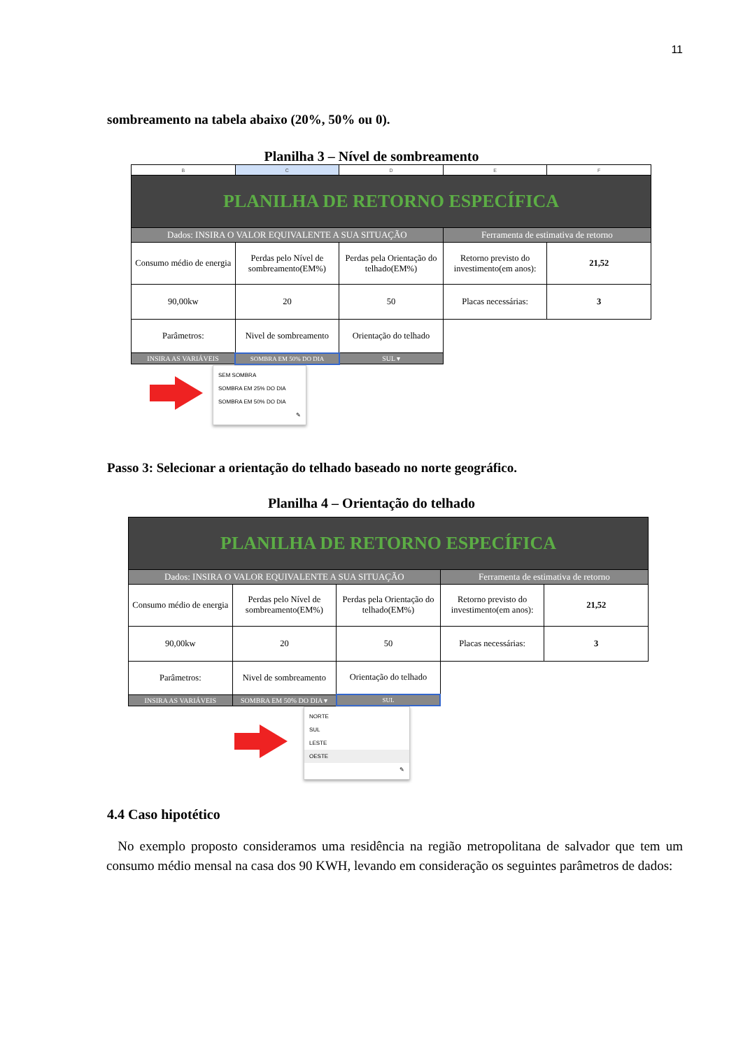11
sombreamento na tabela abaixo (20%, 50% ou 0).
Planilha 3 – Nível de sombreamento
| B | C | D | E | F |
| PLANILHA DE RETORNO ESPECÍFICA | | | | |
| Dados: INSIRA O VALOR EQUIVALENTE A SUA SITUAÇÃO | | | Ferramenta de estimativa de retorno | |
| Consumo médio de energia | Perdas pelo Nível de sombreamento(EM%) | Perdas pela Orientação do telhado(EM%) | Retorno previsto do investimento(em anos): | 21,52 |
| 90,00kw | 20 | 50 | Placas necessárias: | 3 |
| Parâmetros: | Nivel de sombreamento | Orientação do telhado | | |
| INSIRA AS VARIÁVEIS | SOMBRA EM 50% DO DIA | SUL ▾ | | |
SEM SOMBRA
SOMBRA EM 25% DO DIA
SOMBRA EM 50% DO DIA
✎
Passo 3: Selecionar a orientação do telhado baseado no norte geográfico.
Planilha 4 – Orientação do telhado
| PLANILHA DE RETORNO ESPECÍFICA | | | | |
| Dados: INSIRA O VALOR EQUIVALENTE A SUA SITUAÇÃO | | | Ferramenta de estimativa de retorno | |
| Consumo médio de energia | Perdas pelo Nível de sombreamento(EM%) | Perdas pela Orientação do telhado(EM%) | Retorno previsto do investimento(em anos): | 21,52 |
| 90,00kw | 20 | 50 | Placas necessárias: | 3 |
| Parâmetros: | Nivel de sombreamento | Orientação do telhado | | |
| INSIRA AS VARIÁVEIS | SOMBRA EM 50% DO DIA ▾ | SUL | | |
NORTE
SUL
LESTE
OESTE
✎
4.4 Caso hipotético
No exemplo proposto consideramos uma residência na região metropolitana de salvador que tem um consumo médio mensal na casa dos 90 KWH, levando em consideração os seguintes parâmetros de dados: